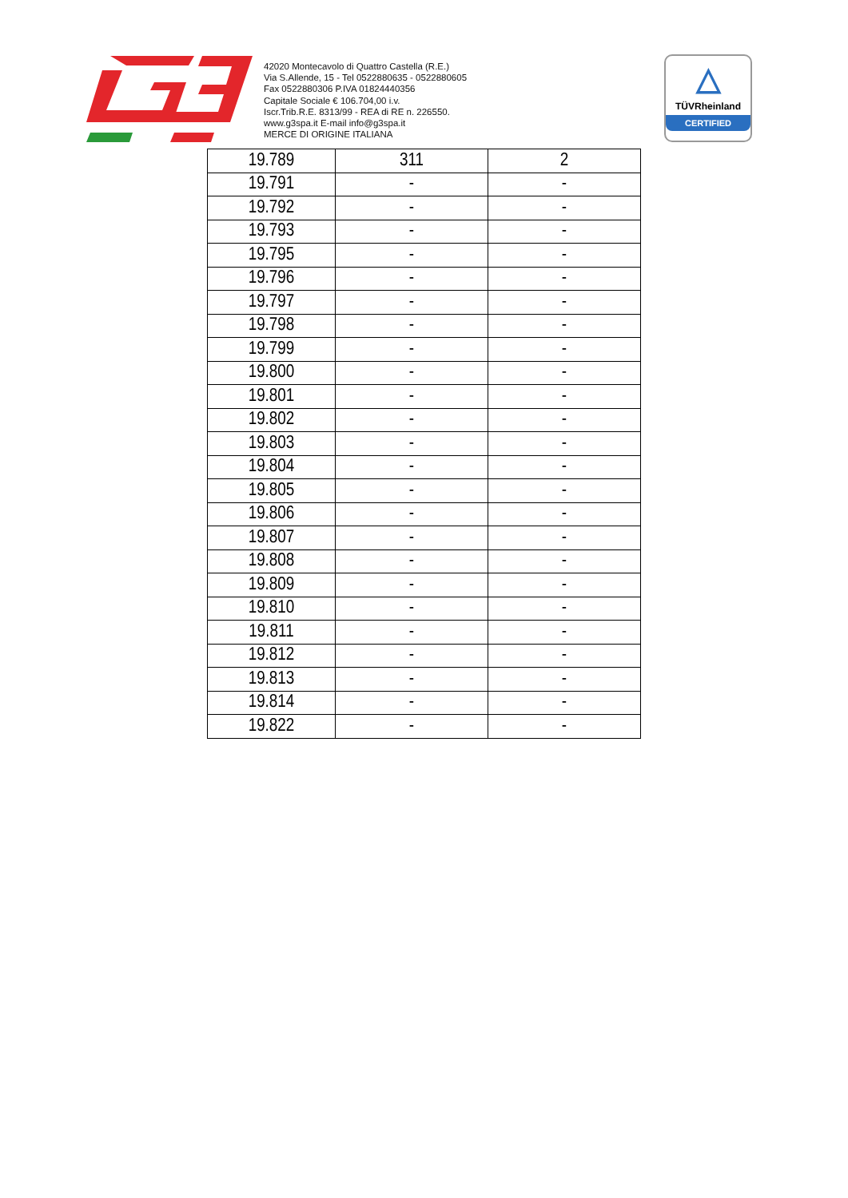42020 Montecavolo di Quattro Castella (R.E.)
Via S.Allende, 15 - Tel 0522880635 - 0522880605
Fax 0522880306 P.IVA 01824440356
Capitale Sociale € 106.704,00 i.v.
Iscr.Trib.R.E. 8313/99 - REA di RE n. 226550.
www.g3spa.it E-mail info@g3spa.it
MERCE DI ORIGINE ITALIANA
△
TÜVRheinland
CERTIFIED
| 19.789 | 311 | 2 |
| 19.791 | - | - |
| 19.792 | - | - |
| 19.793 | - | - |
| 19.795 | - | - |
| 19.796 | - | - |
| 19.797 | - | - |
| 19.798 | - | - |
| 19.799 | - | - |
| 19.800 | - | - |
| 19.801 | - | - |
| 19.802 | - | - |
| 19.803 | - | - |
| 19.804 | - | - |
| 19.805 | - | - |
| 19.806 | - | - |
| 19.807 | - | - |
| 19.808 | - | - |
| 19.809 | - | - |
| 19.810 | - | - |
| 19.811 | - | - |
| 19.812 | - | - |
| 19.813 | - | - |
| 19.814 | - | - |
| 19.822 | - | - |